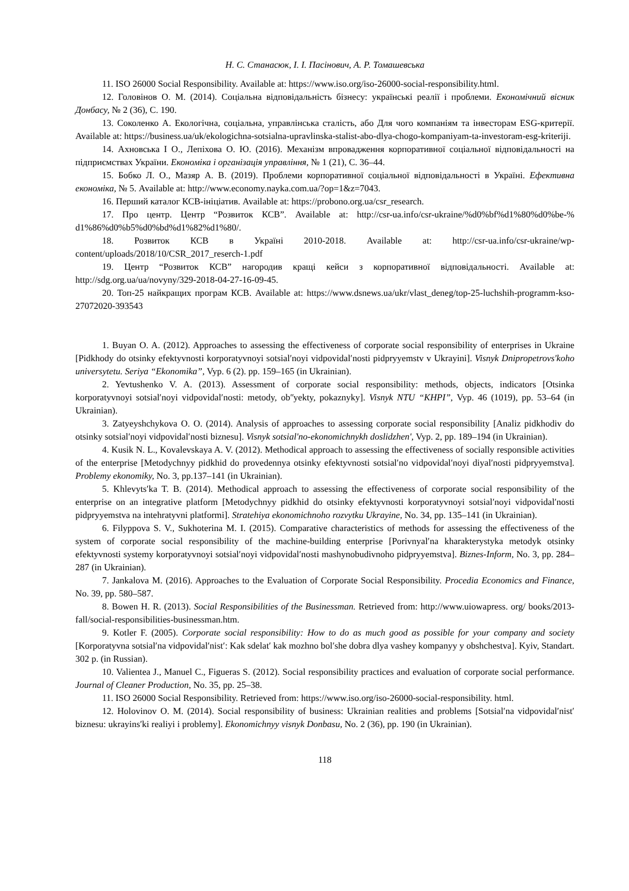Н. С. Станасюк, І. І. Пасінович, А. Р. Томашевська
11. ISO 26000 Social Responsibility. Available at: https://www.iso.org/iso-26000-social-responsibility.html.
12. Головінов О. М. (2014). Соціальна відповідальність бізнесу: українські реалії і проблеми. Економічний вісник Донбасу, № 2 (36), С. 190.
13. Соколенко А. Екологічна, соціальна, управлінська сталість, або Для чого компаніям та інвесторам ESG-критерії. Available at: https://business.ua/uk/ekologichna-sotsialna-upravlinska-stalist-abo-dlya-chogo-kompaniyam-ta-investoram-esg-kriteriji.
14. Ахновська І О., Лепіхова О. Ю. (2016). Механізм впровадження корпоративної соціальної відповідальності на підприємствах України. Економіка і організація управління, № 1 (21), С. 36–44.
15. Бобко Л. О., Мазяр А. В. (2019). Проблеми корпоративної соціальної відповідальності в Україні. Ефективна економіка, № 5. Available at: http://www.economy.nayka.com.ua/?op=1&z=7043.
16. Перший каталог КСВ-ініціатив. Available at: https://probono.org.ua/csr_research.
17. Про центр. Центр “Розвиток КСВ”. Available at: http://csr-ua.info/csr-ukraine/%d0%bf%d1%80%d0%be-% d1%86%d0%b5%d0%bd%d1%82%d1%80/.
18. Розвиток КСВ в Україні 2010-2018. Available at: http://csr-ua.info/csr-ukraine/wp-content/uploads/2018/10/CSR_2017_reserch-1.pdf
19. Центр “Розвиток КСВ” нагородив кращі кейси з корпоративної відповідальності. Available at: http://sdg.org.ua/ua/novyny/329-2018-04-27-16-09-45.
20. Топ-25 найкращих програм КСВ. Available at: https://www.dsnews.ua/ukr/vlast_deneg/top-25-luchshih-programm-kso-27072020-393543
1. Buyan O. A. (2012). Approaches to assessing the effectiveness of corporate social responsibility of enterprises in Ukraine [Pidkhody do otsinky efektyvnosti korporatyvnoyi sotsialʹnoyi vidpovidalʹnosti pidpryyemstv v Ukrayini]. Visnyk Dnipropetrovs'koho universytetu. Seriya “Ekonomika”, Vyp. 6 (2). pp. 159–165 (in Ukrainian).
2. Yevtushenko V. A. (2013). Assessment of corporate social responsibility: methods, objects, indicators [Otsinka korporatyvnoyi sotsialʹnoyi vidpovidalʹnosti: metody, obʺyekty, pokaznyky]. Visnyk NTU “KHPI”, Vyp. 46 (1019), pp. 53–64 (in Ukrainian).
3. Zatyeyshchykova O. O. (2014). Analysis of approaches to assessing corporate social responsibility [Analiz pidkhodiv do otsinky sotsialʹnoyi vidpovidalʹnosti biznesu]. Visnyk sotsial'no-ekonomichnykh doslidzhen', Vyp. 2, pp. 189–194 (in Ukrainian).
4. Kusik N. L., Kovalevskaya A. V. (2012). Methodical approach to assessing the effectiveness of socially responsible activities of the enterprise [Metodychnyy pidkhid do provedennya otsinky efektyvnosti sotsialʹno vidpovidalʹnoyi diyalʹnosti pidpryyemstva]. Problemy ekonomiky, No. 3, pp.137–141 (in Ukrainian).
5. Khlevytsʹka T. B. (2014). Methodical approach to assessing the effectiveness of corporate social responsibility of the enterprise on an integrative platform [Metodychnyy pidkhid do otsinky efektyvnosti korporatyvnoyi sotsialʹnoyi vidpovidalʹnosti pidpryyemstva na intehratyvni platformi]. Stratehiya ekonomichnoho rozvytku Ukrayine, No. 34, pp. 135–141 (in Ukrainian).
6. Filyppova S. V., Sukhoterina M. I. (2015). Comparative characteristics of methods for assessing the effectiveness of the system of corporate social responsibility of the machine-building enterprise [Porivnyalʹna kharakterystyka metodyk otsinky efektyvnosti systemy korporatyvnoyi sotsialʹnoyi vidpovidalʹnosti mashynobudivnoho pidpryyemstva]. Biznes-Inform, No. 3, pp. 284–287 (in Ukrainian).
7. Jankalova M. (2016). Approaches to the Evaluation of Corporate Social Responsibility. Procedia Economics and Finance, No. 39, pp. 580–587.
8. Bowen H. R. (2013). Social Responsibilities of the Businessman. Retrieved from: http://www.uiowapress. org/ books/2013-fall/social-responsibilities-businessman.htm.
9. Kotler F. (2005). Corporate social responsibility: How to do as much good as possible for your company and society [Korporatyvna sotsialʹna vidpovidalʹnistʹ: Kak sdelatʹ kak mozhno bolʹshe dobra dlya vashey kompanyy y obshchestva]. Kyiv, Standart. 302 p. (in Russian).
10. Valientea J., Manuel C., Figueras S. (2012). Social responsibility practices and evaluation of corporate social performance. Journal of Cleaner Production, No. 35, pp. 25–38.
11. ISO 26000 Social Responsibility. Retrieved from: https://www.iso.org/iso-26000-social-responsibility. html.
12. Holovinov O. M. (2014). Social responsibility of business: Ukrainian realities and problems [Sotsialʹna vidpovidalʹnistʹ biznesu: ukrayinsʹki realiyi i problemy]. Ekonomichnyy visnyk Donbasu, No. 2 (36), pp. 190 (in Ukrainian).
118